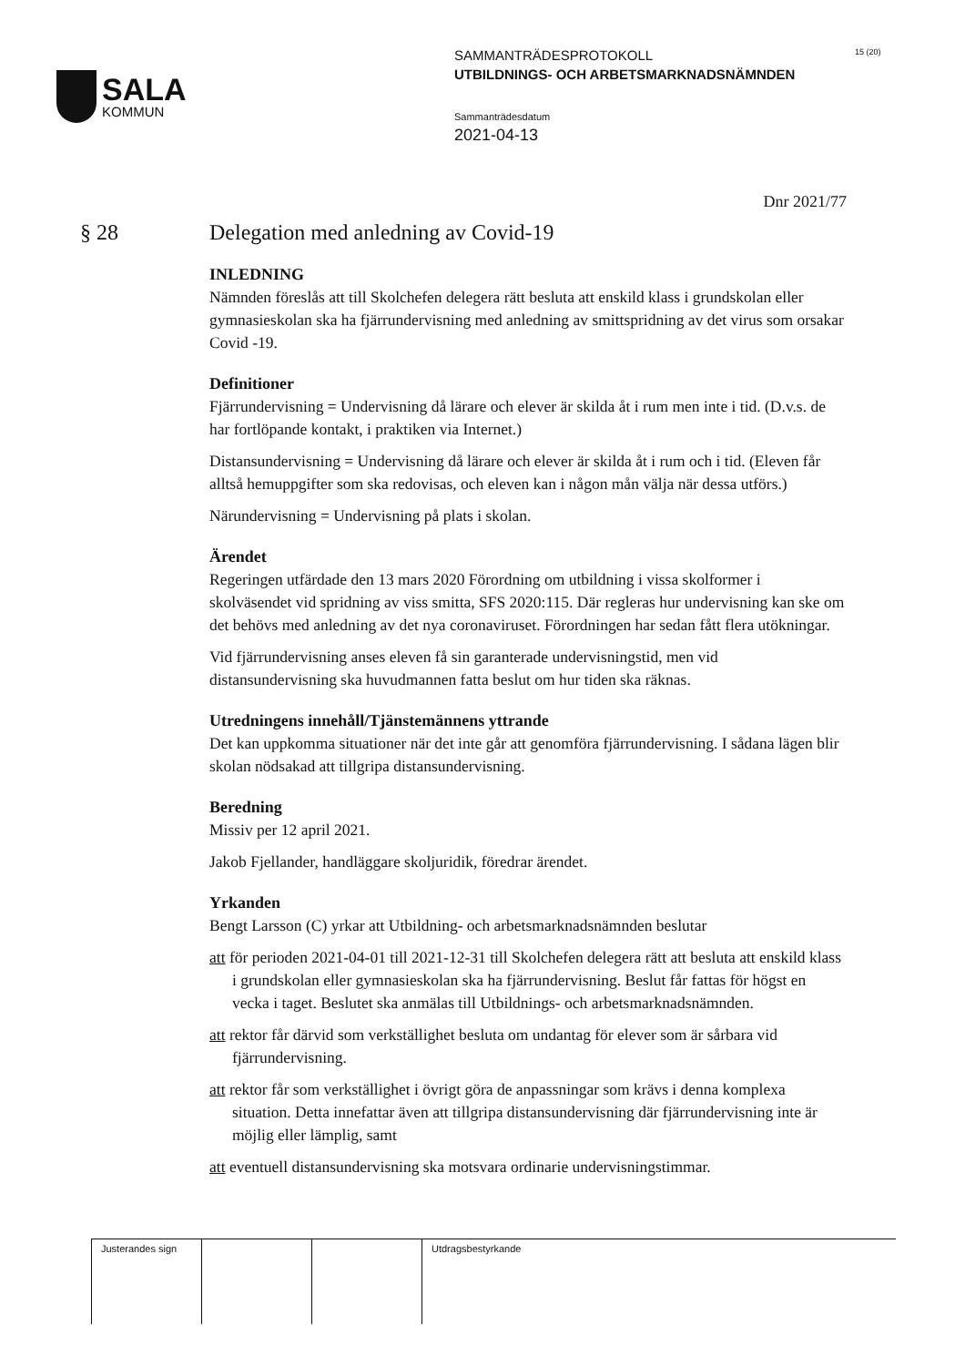SALA
KOMMUN
SAMMANTRÄDESPROTOKOLL
UTBILDNINGS- OCH ARBETSMARKNADSNÄMNDEN
Sammanträdesdatum
2021-04-13
15 (20)
Dnr 2021/77
§ 28 Delegation med anledning av Covid-19
INLEDNING
Nämnden föreslås att till Skolchefen delegera rätt besluta att enskild klass i grundskolan eller gymnasieskolan ska ha fjärrundervisning med anledning av smittspridning av det virus som orsakar Covid -19.
Definitioner
Fjärrundervisning = Undervisning då lärare och elever är skilda åt i rum men inte i tid. (D.v.s. de har fortlöpande kontakt, i praktiken via Internet.)
Distansundervisning = Undervisning då lärare och elever är skilda åt i rum och i tid. (Eleven får alltså hemuppgifter som ska redovisas, och eleven kan i någon mån välja när dessa utförs.)
Närundervisning = Undervisning på plats i skolan.
Ärendet
Regeringen utfärdade den 13 mars 2020 Förordning om utbildning i vissa skolformer i skolväsendet vid spridning av viss smitta, SFS 2020:115. Där regleras hur undervisning kan ske om det behövs med anledning av det nya coronaviruset. Förordningen har sedan fått flera utökningar.
Vid fjärrundervisning anses eleven få sin garanterade undervisningstid, men vid distansundervisning ska huvudmannen fatta beslut om hur tiden ska räknas.
Utredningens innehåll/Tjänstemännens yttrande
Det kan uppkomma situationer när det inte går att genomföra fjärrundervisning. I sådana lägen blir skolan nödsakad att tillgripa distansundervisning.
Beredning
Missiv per 12 april 2021.
Jakob Fjellander, handläggare skoljuridik, föredrar ärendet.
Yrkanden
Bengt Larsson (C) yrkar att Utbildning- och arbetsmarknadsnämnden beslutar
att för perioden 2021-04-01 till 2021-12-31 till Skolchefen delegera rätt att besluta att enskild klass i grundskolan eller gymnasieskolan ska ha fjärrundervisning. Beslut får fattas för högst en vecka i taget. Beslutet ska anmälas till Utbildnings- och arbetsmarknadsnämnden.
att rektor får därvid som verkställighet besluta om undantag för elever som är sårbara vid fjärrundervisning.
att rektor får som verkställighet i övrigt göra de anpassningar som krävs i denna komplexa situation. Detta innefattar även att tillgripa distansundervisning där fjärrundervisning inte är möjlig eller lämplig, samt
att eventuell distansundervisning ska motsvara ordinarie undervisningstimmar.
| Justerandes sign | | | Utdragsbestyrkande |